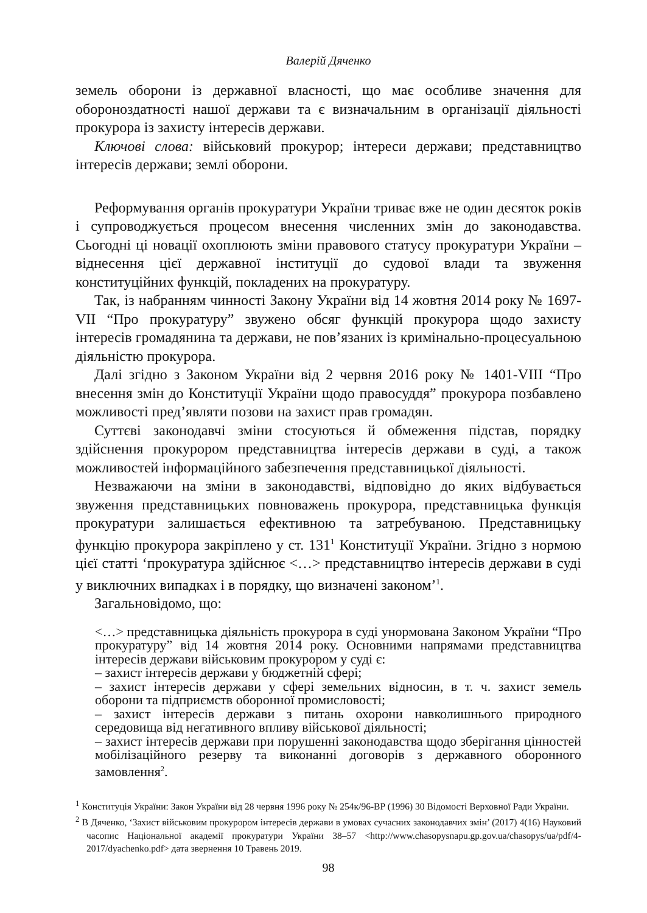Валерій Дяченко
земель оборони із державної власності, що має особливе значення для обороноздатності нашої держави та є визначальним в організації діяльності прокурора із захисту інтересів держави.
Ключові слова: військовий прокурор; інтереси держави; представництво інтересів держави; землі оборони.
Реформування органів прокуратури України триває вже не один десяток років і супроводжується процесом внесення численних змін до законодавства. Сьогодні ці новації охоплюють зміни правового статусу прокуратури України – віднесення цієї державної інституції до судової влади та звуження конституційних функцій, покладених на прокуратуру.
Так, із набранням чинності Закону України від 14 жовтня 2014 року № 1697-VII “Про прокуратуру” звужено обсяг функцій прокурора щодо захисту інтересів громадянина та держави, не пов’язаних із кримінально-процесуальною діяльністю прокурора.
Далі згідно з Законом України від 2 червня 2016 року № 1401-VIII “Про внесення змін до Конституції України щодо правосуддя” прокурора позбавлено можливості пред’являти позови на захист прав громадян.
Суттєві законодавчі зміни стосуються й обмеження підстав, порядку здійснення прокурором представництва інтересів держави в суді, а також можливостей інформаційного забезпечення представницької діяльності.
Незважаючи на зміни в законодавстві, відповідно до яких відбувається звуження представницьких повноважень прокурора, представницька функція прокуратури залишається ефективною та затребуваною. Представницьку функцію прокурора закріплено у ст. 131<sup>1</sup> Конституції України. Згідно з нормою цієї статті ‘прокуратура здійснює <…> представництво інтересів держави в суді у виключних випадках і в порядку, що визначені законом’<sup>1</sup>.
Загальновідомо, що:
<…> представницька діяльність прокурора в суді унормована Законом України “Про прокуратуру” від 14 жовтня 2014 року. Основними напрямами представництва інтересів держави військовим прокурором у суді є:
– захист інтересів держави у бюджетній сфері;
– захист інтересів держави у сфері земельних відносин, в т. ч. захист земель оборони та підприємств оборонної промисловості;
– захист інтересів держави з питань охорони навколишнього природного середовища від негативного впливу військової діяльності;
– захист інтересів держави при порушенні законодавства щодо зберігання цінностей мобілізаційного резерву та виконанні договорів з державного оборонного замовлення<sup>2</sup>.
<sup>1</sup> Конституція України: Закон України від 28 червня 1996 року № 254к/96-ВР (1996) 30 Відомості Верховної Ради України.
<sup>2</sup> В Дяченко, ‘Захист військовим прокурором інтересів держави в умовах сучасних законодавчих змін’ (2017) 4(16) Науковий часопис Національної академії прокуратури України 38–57 <http://www.chasopysnapu.gp.gov.ua/chasopys/ua/pdf/4-2017/dyachenko.pdf> дата звернення 10 Травень 2019.
98